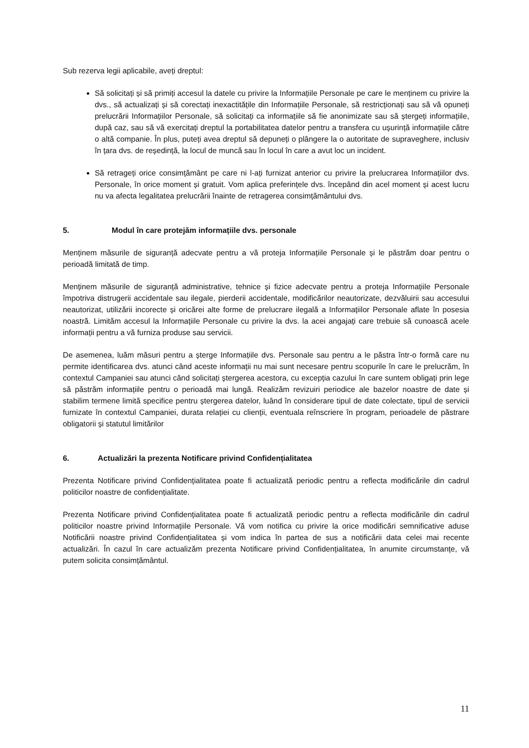Sub rezerva legii aplicabile, aveți dreptul:
Să solicitați și să primiți accesul la datele cu privire la Informațiile Personale pe care le menținem cu privire la dvs., să actualizați și să corectați inexactitățile din Informațiile Personale, să restricționați sau să vă opuneți prelucrării Informațiilor Personale, să solicitați ca informațiile să fie anonimizate sau să ștergeți informațiile, după caz, sau să vă exercitați dreptul la portabilitatea datelor pentru a transfera cu ușurință informațiile către o altă companie. În plus, puteți avea dreptul să depuneți o plângere la o autoritate de supraveghere, inclusiv în țara dvs. de reședință, la locul de muncă sau în locul în care a avut loc un incident.
Să retrageți orice consimțământ pe care ni l-ați furnizat anterior cu privire la prelucrarea Informațiilor dvs. Personale, în orice moment și gratuit. Vom aplica preferințele dvs. începând din acel moment și acest lucru nu va afecta legalitatea prelucrării înainte de retragerea consimțământului dvs.
5. Modul în care protejăm informațiile dvs. personale
Menținem măsurile de siguranță adecvate pentru a vă proteja Informațiile Personale și le păstrăm doar pentru o perioadă limitată de timp.
Menținem măsurile de siguranță administrative, tehnice și fizice adecvate pentru a proteja Informațiile Personale împotriva distrugerii accidentale sau ilegale, pierderii accidentale, modificărilor neautorizate, dezvăluirii sau accesului neautorizat, utilizării incorecte și oricărei alte forme de prelucrare ilegală a Informațiilor Personale aflate în posesia noastră. Limităm accesul la Informațiile Personale cu privire la dvs. la acei angajați care trebuie să cunoască acele informații pentru a vă furniza produse sau servicii.
De asemenea, luăm măsuri pentru a șterge Informațiile dvs. Personale sau pentru a le păstra într-o formă care nu permite identificarea dvs. atunci când aceste informații nu mai sunt necesare pentru scopurile în care le prelucrăm, în contextul Campaniei sau atunci când solicitați ștergerea acestora, cu excepția cazului în care suntem obligați prin lege să păstrăm informațiile pentru o perioadă mai lungă. Realizăm revizuiri periodice ale bazelor noastre de date și stabilim termene limită specifice pentru ștergerea datelor, luând în considerare tipul de date colectate, tipul de servicii furnizate în contextul Campaniei, durata relației cu clienții, eventuala reînscriere în program, perioadele de păstrare obligatorii și statutul limitărilor
6. Actualizări la prezenta Notificare privind Confidențialitatea
Prezenta Notificare privind Confidențialitatea poate fi actualizată periodic pentru a reflecta modificările din cadrul politicilor noastre de confidențialitate.
Prezenta Notificare privind Confidențialitatea poate fi actualizată periodic pentru a reflecta modificările din cadrul politicilor noastre privind Informațiile Personale. Vă vom notifica cu privire la orice modificări semnificative aduse Notificării noastre privind Confidențialitatea și vom indica în partea de sus a notificării data celei mai recente actualizări. În cazul în care actualizăm prezenta Notificare privind Confidențialitatea, în anumite circumstanțe, vă putem solicita consimțământul.
11